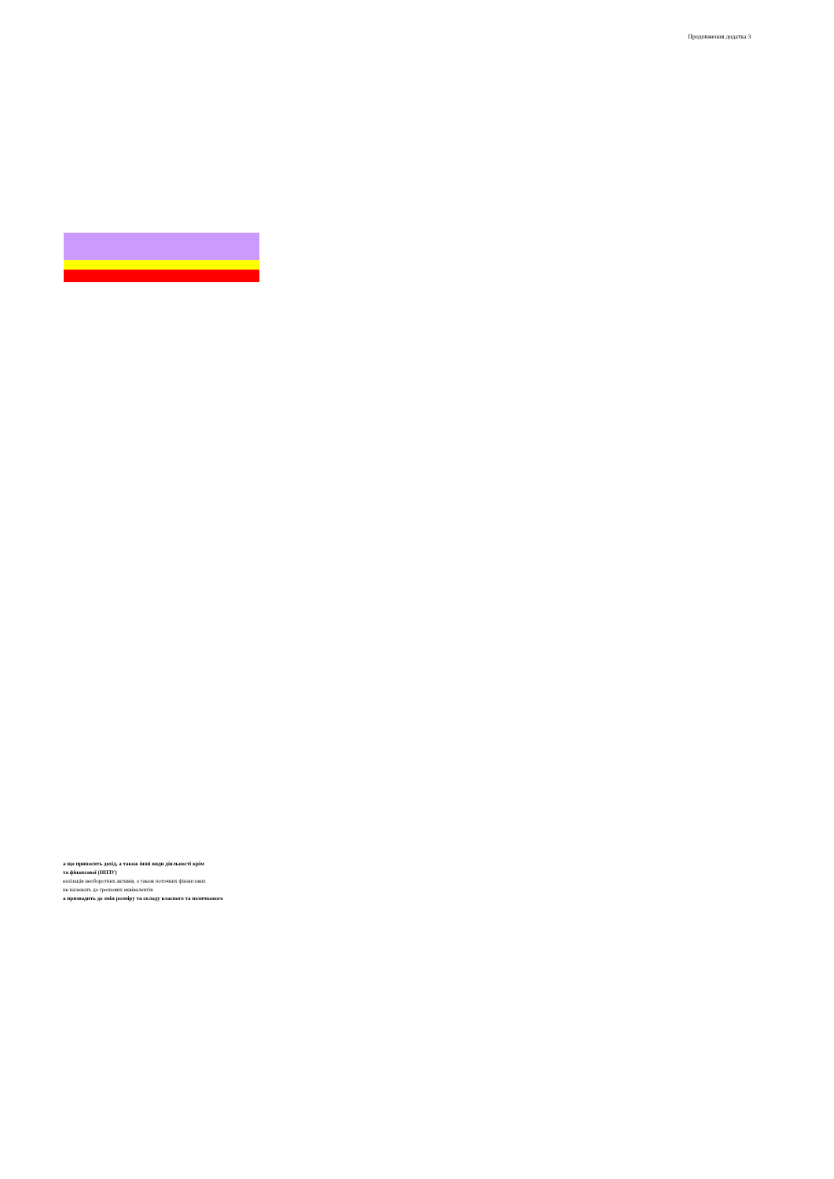Продовження додатка 3
а що приносить дохід, а також інші види діяльності крім
та фінансової (НПЗУ)
еалізація необоротних активів, а також поточних фінансових
не належать до грошових еквівалентів
а призводить до змін розміру та складу власного та позичкового